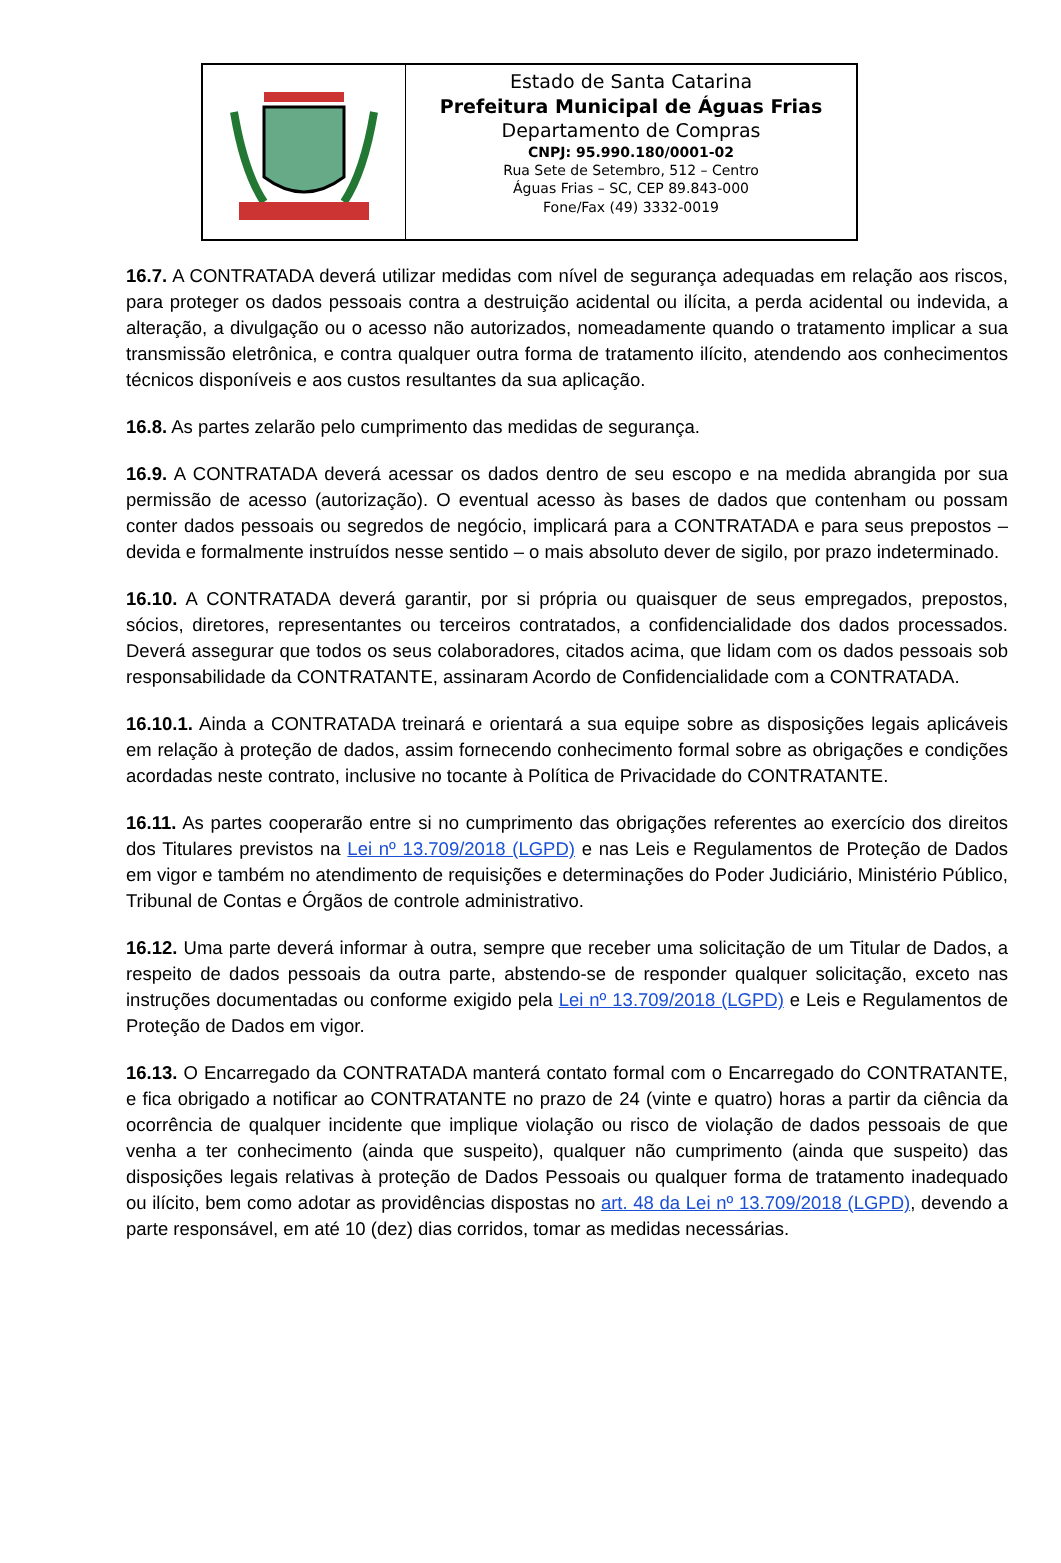Estado de Santa Catarina
Prefeitura Municipal de Águas Frias
Departamento de Compras
CNPJ: 95.990.180/0001-02
Rua Sete de Setembro, 512 – Centro
Águas Frias – SC, CEP 89.843-000
Fone/Fax (49) 3332-0019
16.7. A CONTRATADA deverá utilizar medidas com nível de segurança adequadas em relação aos riscos, para proteger os dados pessoais contra a destruição acidental ou ilícita, a perda acidental ou indevida, a alteração, a divulgação ou o acesso não autorizados, nomeadamente quando o tratamento implicar a sua transmissão eletrônica, e contra qualquer outra forma de tratamento ilícito, atendendo aos conhecimentos técnicos disponíveis e aos custos resultantes da sua aplicação.
16.8. As partes zelarão pelo cumprimento das medidas de segurança.
16.9. A CONTRATADA deverá acessar os dados dentro de seu escopo e na medida abrangida por sua permissão de acesso (autorização). O eventual acesso às bases de dados que contenham ou possam conter dados pessoais ou segredos de negócio, implicará para a CONTRATADA e para seus prepostos – devida e formalmente instruídos nesse sentido – o mais absoluto dever de sigilo, por prazo indeterminado.
16.10. A CONTRATADA deverá garantir, por si própria ou quaisquer de seus empregados, prepostos, sócios, diretores, representantes ou terceiros contratados, a confidencialidade dos dados processados. Deverá assegurar que todos os seus colaboradores, citados acima, que lidam com os dados pessoais sob responsabilidade da CONTRATANTE, assinaram Acordo de Confidencialidade com a CONTRATADA.
16.10.1. Ainda a CONTRATADA treinará e orientará a sua equipe sobre as disposições legais aplicáveis em relação à proteção de dados, assim fornecendo conhecimento formal sobre as obrigações e condições acordadas neste contrato, inclusive no tocante à Política de Privacidade do CONTRATANTE.
16.11. As partes cooperarão entre si no cumprimento das obrigações referentes ao exercício dos direitos dos Titulares previstos na Lei nº 13.709/2018 (LGPD) e nas Leis e Regulamentos de Proteção de Dados em vigor e também no atendimento de requisições e determinações do Poder Judiciário, Ministério Público, Tribunal de Contas e Órgãos de controle administrativo.
16.12. Uma parte deverá informar à outra, sempre que receber uma solicitação de um Titular de Dados, a respeito de dados pessoais da outra parte, abstendo-se de responder qualquer solicitação, exceto nas instruções documentadas ou conforme exigido pela Lei nº 13.709/2018 (LGPD) e Leis e Regulamentos de Proteção de Dados em vigor.
16.13. O Encarregado da CONTRATADA manterá contato formal com o Encarregado do CONTRATANTE, e fica obrigado a notificar ao CONTRATANTE no prazo de 24 (vinte e quatro) horas a partir da ciência da ocorrência de qualquer incidente que implique violação ou risco de violação de dados pessoais de que venha a ter conhecimento (ainda que suspeito), qualquer não cumprimento (ainda que suspeito) das disposições legais relativas à proteção de Dados Pessoais ou qualquer forma de tratamento inadequado ou ilícito, bem como adotar as providências dispostas no art. 48 da Lei nº 13.709/2018 (LGPD), devendo a parte responsável, em até 10 (dez) dias corridos, tomar as medidas necessárias.